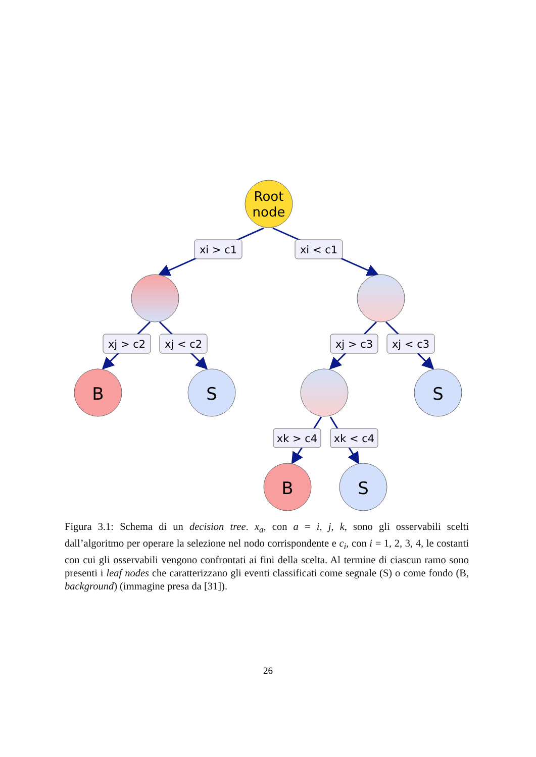Root
node
B
S
S
B
S
xi > c1
xi < c1
xj > c2
xj < c2
xj > c3
xj < c3
xk > c4
xk < c4
Figura 3.1: Schema di un decision tree. x<sub>a</sub>, con a = i, j, k, sono gli osservabili scelti dall’algoritmo per operare la selezione nel nodo corrispondente e c<sub>i</sub>, con i = 1, 2, 3, 4, le costanti con cui gli osservabili vengono confrontati ai fini della scelta. Al termine di ciascun ramo sono presenti i leaf nodes che caratterizzano gli eventi classificati come segnale (S) o come fondo (B, background) (immagine presa da [31]).
26